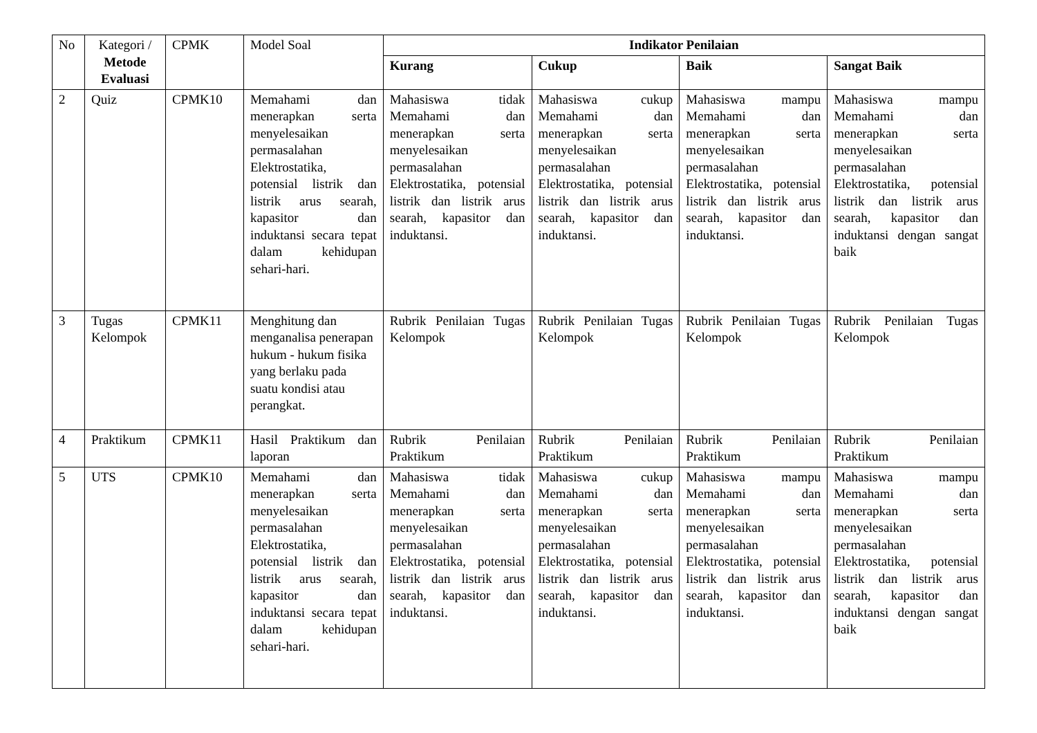| No | Kategori / Metode Evaluasi | CPMK | Model Soal | Indikator Penilaian | | | |
| --- | --- | --- | --- | --- | --- | --- | --- |
| | | | | Kurang | Cukup | Baik | Sangat Baik |
| 2 | Quiz | CPMK10 | Memahami dan menerapkan serta menyelesaikan permasalahan Elektrostatika, potensial listrik dan listrik arus searah, kapasitor dan induktansi secara tepat dalam kehidupan sehari-hari. | Mahasiswa tidak Memahami dan menerapkan serta menyelesaikan permasalahan Elektrostatika, potensial listrik dan listrik arus searah, kapasitor dan induktansi. | Mahasiswa cukup Memahami dan menerapkan serta menyelesaikan permasalahan Elektrostatika, potensial listrik dan listrik arus searah, kapasitor dan induktansi. | Mahasiswa mampu Memahami dan menerapkan serta menyelesaikan permasalahan Elektrostatika, potensial listrik dan listrik arus searah, kapasitor dan induktansi. | Mahasiswa mampu Memahami dan menerapkan serta menyelesaikan permasalahan Elektrostatika, potensial listrik dan listrik arus searah, kapasitor dan induktansi dengan sangat baik |
| 3 | Tugas Kelompok | CPMK11 | Menghitung dan menganalisa penerapan hukum - hukum fisika yang berlaku pada suatu kondisi atau perangkat. | Rubrik Penilaian Tugas Kelompok | Rubrik Penilaian Tugas Kelompok | Rubrik Penilaian Tugas Kelompok | Rubrik Penilaian Tugas Kelompok |
| 4 | Praktikum | CPMK11 | Hasil Praktikum dan laporan | Rubrik Penilaian Praktikum | Rubrik Penilaian Praktikum | Rubrik Penilaian Praktikum | Rubrik Penilaian Praktikum |
| 5 | UTS | CPMK10 | Memahami dan menerapkan serta menyelesaikan permasalahan Elektrostatika, potensial listrik dan listrik arus searah, kapasitor dan induktansi secara tepat dalam kehidupan sehari-hari. | Mahasiswa tidak Memahami dan menerapkan serta menyelesaikan permasalahan Elektrostatika, potensial listrik dan listrik arus searah, kapasitor dan induktansi. | Mahasiswa cukup Memahami dan menerapkan serta menyelesaikan permasalahan Elektrostatika, potensial listrik dan listrik arus searah, kapasitor dan induktansi. | Mahasiswa mampu Memahami dan menerapkan serta menyelesaikan permasalahan Elektrostatika, potensial listrik dan listrik arus searah, kapasitor dan induktansi. | Mahasiswa mampu Memahami dan menerapkan serta menyelesaikan permasalahan Elektrostatika, potensial listrik dan listrik arus searah, kapasitor dan induktansi dengan sangat baik |